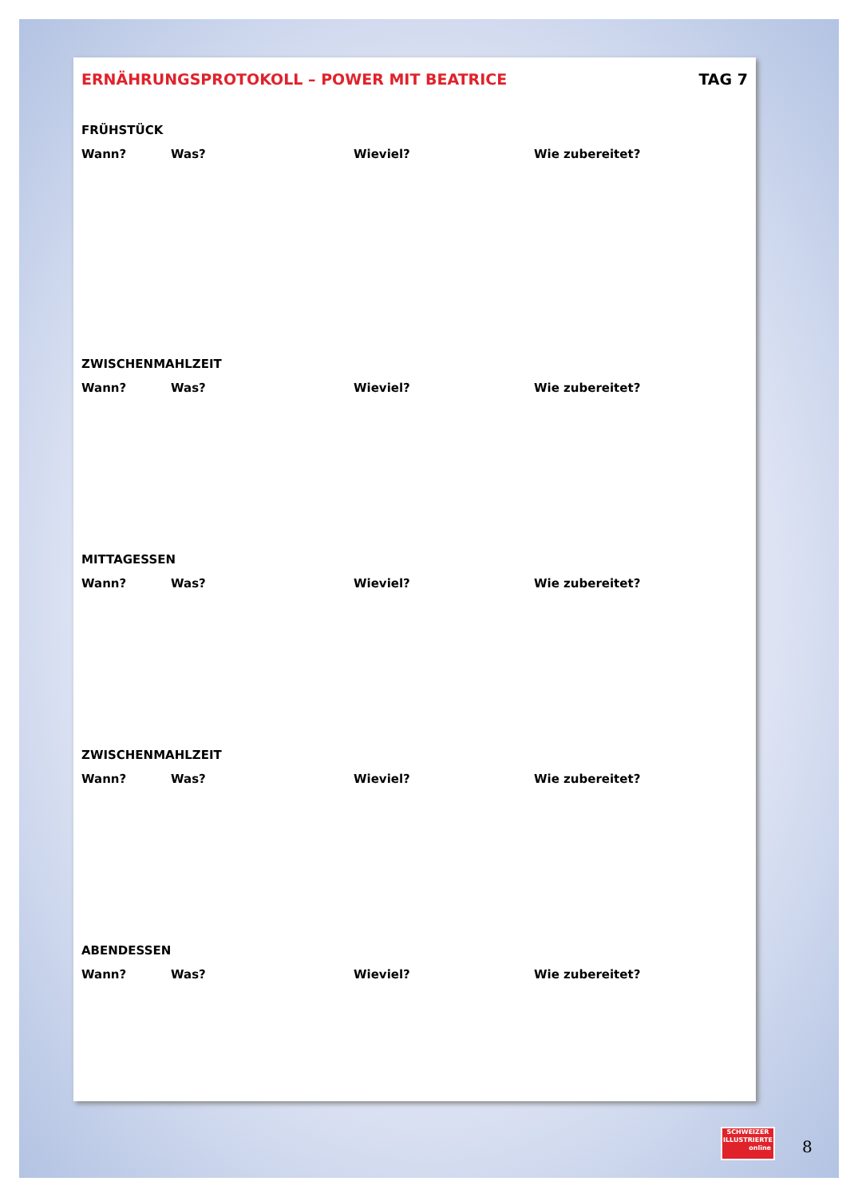ERNÄHRUNGSPROTOKOLL – POWER MIT BEATRICE TAG 7
FRÜHSTÜCK
Wann? Was? Wieviel? Wie zubereitet?
ZWISCHENMAHLZEIT
Wann? Was? Wieviel? Wie zubereitet?
MITTAGESSEN
Wann? Was? Wieviel? Wie zubereitet?
ZWISCHENMAHLZEIT
Wann? Was? Wieviel? Wie zubereitet?
ABENDESSEN
Wann? Was? Wieviel? Wie zubereitet?
SCHWEIZER
ILLUSTRIERTE
online
8